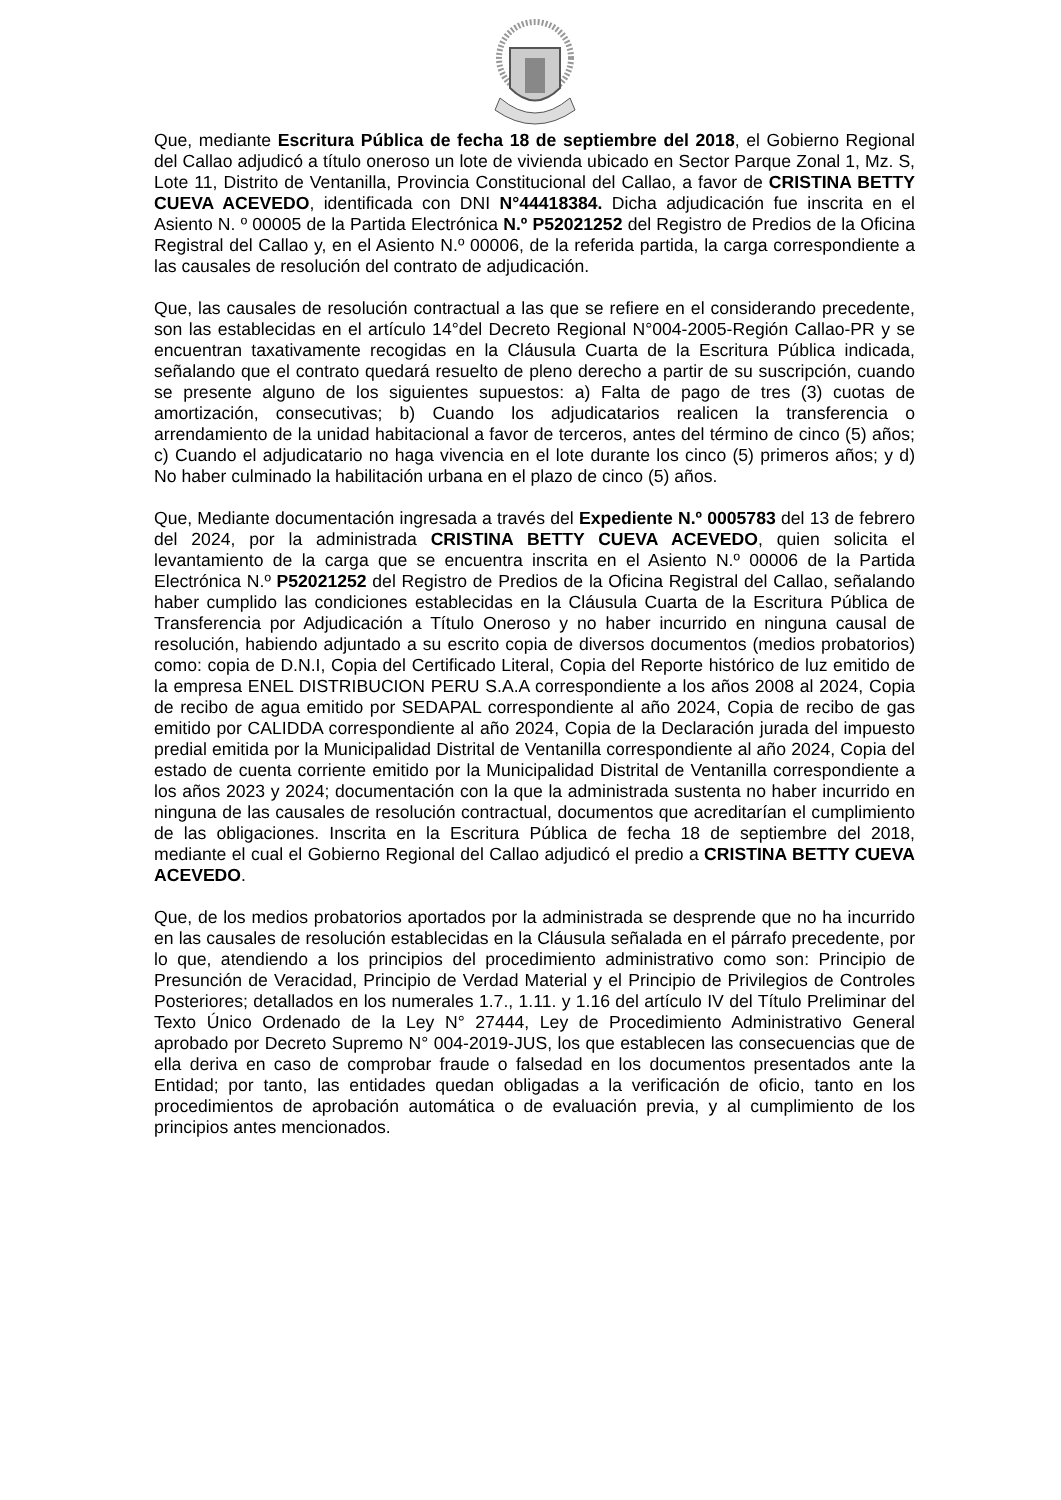Que, mediante Escritura Pública de fecha 18 de septiembre del 2018, el Gobierno Regional del Callao adjudicó a título oneroso un lote de vivienda ubicado en Sector Parque Zonal 1, Mz. S, Lote 11, Distrito de Ventanilla, Provincia Constitucional del Callao, a favor de CRISTINA BETTY CUEVA ACEVEDO, identificada con DNI N°44418384. Dicha adjudicación fue inscrita en el Asiento N. º 00005 de la Partida Electrónica N.º P52021252 del Registro de Predios de la Oficina Registral del Callao y, en el Asiento N.º 00006, de la referida partida, la carga correspondiente a las causales de resolución del contrato de adjudicación.
Que, las causales de resolución contractual a las que se refiere en el considerando precedente, son las establecidas en el artículo 14°del Decreto Regional N°004-2005-Región Callao-PR y se encuentran taxativamente recogidas en la Cláusula Cuarta de la Escritura Pública indicada, señalando que el contrato quedará resuelto de pleno derecho a partir de su suscripción, cuando se presente alguno de los siguientes supuestos: a) Falta de pago de tres (3) cuotas de amortización, consecutivas; b) Cuando los adjudicatarios realicen la transferencia o arrendamiento de la unidad habitacional a favor de terceros, antes del término de cinco (5) años; c) Cuando el adjudicatario no haga vivencia en el lote durante los cinco (5) primeros años; y d) No haber culminado la habilitación urbana en el plazo de cinco (5) años.
Que, Mediante documentación ingresada a través del Expediente N.º 0005783 del 13 de febrero del 2024, por la administrada CRISTINA BETTY CUEVA ACEVEDO, quien solicita el levantamiento de la carga que se encuentra inscrita en el Asiento N.º 00006 de la Partida Electrónica N.º P52021252 del Registro de Predios de la Oficina Registral del Callao, señalando haber cumplido las condiciones establecidas en la Cláusula Cuarta de la Escritura Pública de Transferencia por Adjudicación a Título Oneroso y no haber incurrido en ninguna causal de resolución, habiendo adjuntado a su escrito copia de diversos documentos (medios probatorios) como: copia de D.N.I, Copia del Certificado Literal, Copia del Reporte histórico de luz emitido de la empresa ENEL DISTRIBUCION PERU S.A.A correspondiente a los años 2008 al 2024, Copia de recibo de agua emitido por SEDAPAL correspondiente al año 2024, Copia de recibo de gas emitido por CALIDDA correspondiente al año 2024, Copia de la Declaración jurada del impuesto predial emitida por la Municipalidad Distrital de Ventanilla correspondiente al año 2024, Copia del estado de cuenta corriente emitido por la Municipalidad Distrital de Ventanilla correspondiente a los años 2023 y 2024; documentación con la que la administrada sustenta no haber incurrido en ninguna de las causales de resolución contractual, documentos que acreditarían el cumplimiento de las obligaciones. Inscrita en la Escritura Pública de fecha 18 de septiembre del 2018, mediante el cual el Gobierno Regional del Callao adjudicó el predio a CRISTINA BETTY CUEVA ACEVEDO.
Que, de los medios probatorios aportados por la administrada se desprende que no ha incurrido en las causales de resolución establecidas en la Cláusula señalada en el párrafo precedente, por lo que, atendiendo a los principios del procedimiento administrativo como son: Principio de Presunción de Veracidad, Principio de Verdad Material y el Principio de Privilegios de Controles Posteriores; detallados en los numerales 1.7., 1.11. y 1.16 del artículo IV del Título Preliminar del Texto Único Ordenado de la Ley N° 27444, Ley de Procedimiento Administrativo General aprobado por Decreto Supremo N° 004-2019-JUS, los que establecen las consecuencias que de ella deriva en caso de comprobar fraude o falsedad en los documentos presentados ante la Entidad; por tanto, las entidades quedan obligadas a la verificación de oficio, tanto en los procedimientos de aprobación automática o de evaluación previa, y al cumplimiento de los principios antes mencionados.